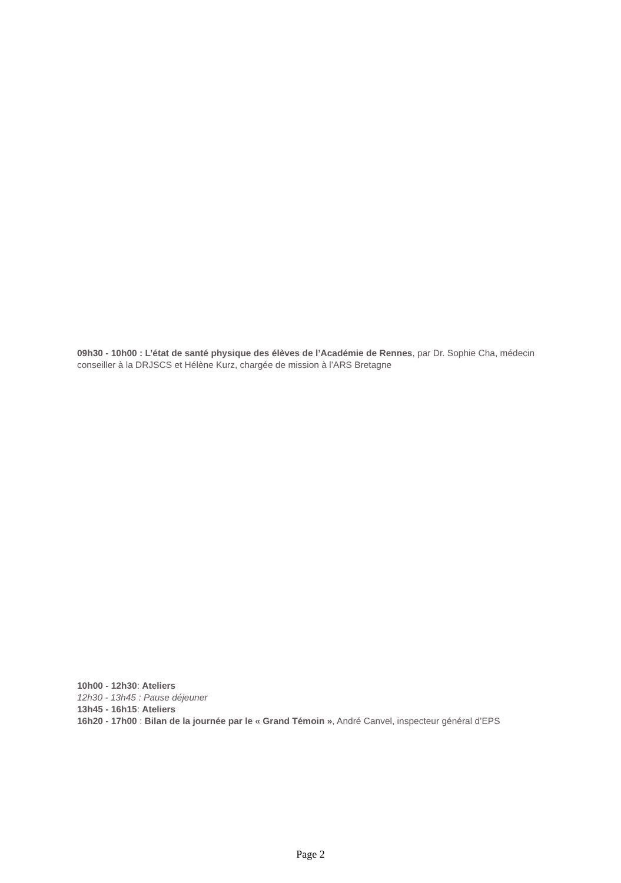09h30 - 10h00 : L’état de santé physique des élèves de l’Académie de Rennes, par Dr. Sophie Cha, médecin conseiller à la DRJSCS et Hélène Kurz, chargée de mission à l’ARS Bretagne
10h00 - 12h30: Ateliers
12h30 - 13h45 : Pause déjeuner
13h45 - 16h15: Ateliers
16h20 - 17h00 : Bilan de la journée par le « Grand Témoin », André Canvel, inspecteur général d’EPS
Page 2